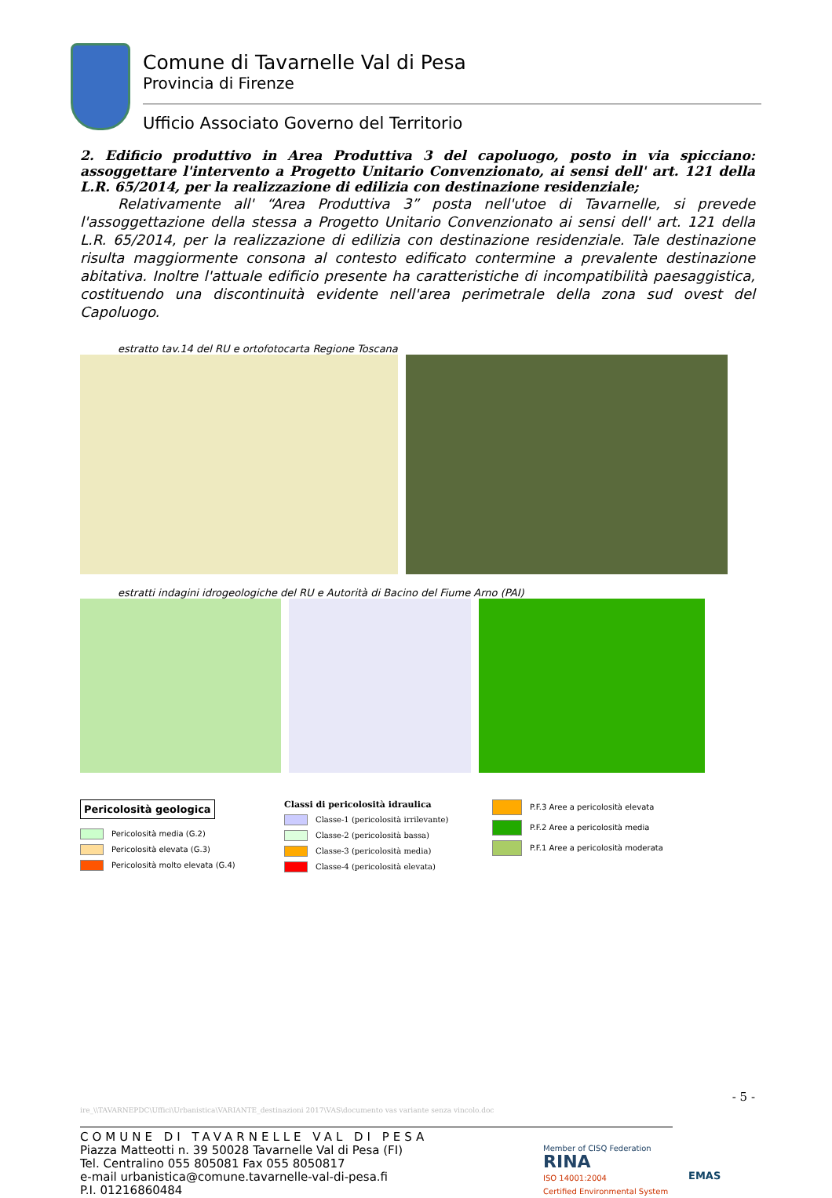Comune di Tavarnelle Val di Pesa
Provincia di Firenze
Ufficio Associato Governo del Territorio
2. Edificio produttivo in Area Produttiva 3 del capoluogo, posto in via spicciano: assoggettare l'intervento a Progetto Unitario Convenzionato, ai sensi dell' art. 121 della L.R. 65/2014, per la realizzazione di edilizia con destinazione residenziale;
Relativamente all' “Area Produttiva 3” posta nell'utoe di Tavarnelle, si prevede l'assoggettazione della stessa a Progetto Unitario Convenzionato ai sensi dell' art. 121 della L.R. 65/2014, per la realizzazione di edilizia con destinazione residenziale. Tale destinazione risulta maggiormente consona al contesto edificato contermine a prevalente destinazione abitativa. Inoltre l'attuale edificio presente ha caratteristiche di incompatibilità paesaggistica, costituendo una discontinuità evidente nell'area perimetrale della zona sud ovest del Capoluogo.
estratto tav.14 del RU e ortofotocarta Regione Toscana
estratti indagini idrogeologiche del RU e Autorità di Bacino del Fiume Arno (PAI)
Pericolosità geologica
Pericolosità media (G.2)
Pericolosità elevata (G.3)
Pericolosità molto elevata (G.4)
Classi di pericolosità idraulica
Classe-1 (pericolosità irrilevante)
Classe-2 (pericolosità bassa)
Classe-3 (pericolosità media)
Classe-4 (pericolosità elevata)
P.F.3 Aree a pericolosità elevata
P.F.2 Aree a pericolosità media
P.F.1 Aree a pericolosità moderata
- 5 -
ire_\\TAVARNEPDC\Uffici\Urbanistica\VARIANTE_destinazioni 2017\VAS\documento vas variante senza vincolo.doc
COMUNE DI TAVARNELLE VAL DI PESA
Piazza Matteotti n. 39 50028 Tavarnelle Val di Pesa (FI)
Tel. Centralino 055 805081 Fax 055 8050817
e-mail urbanistica@comune.tavarnelle-val-di-pesa.fi
P.I. 01216860484
Member of CISQ Federation
RINA
ISO 14001:2004
Certified Environmental System
EMAS